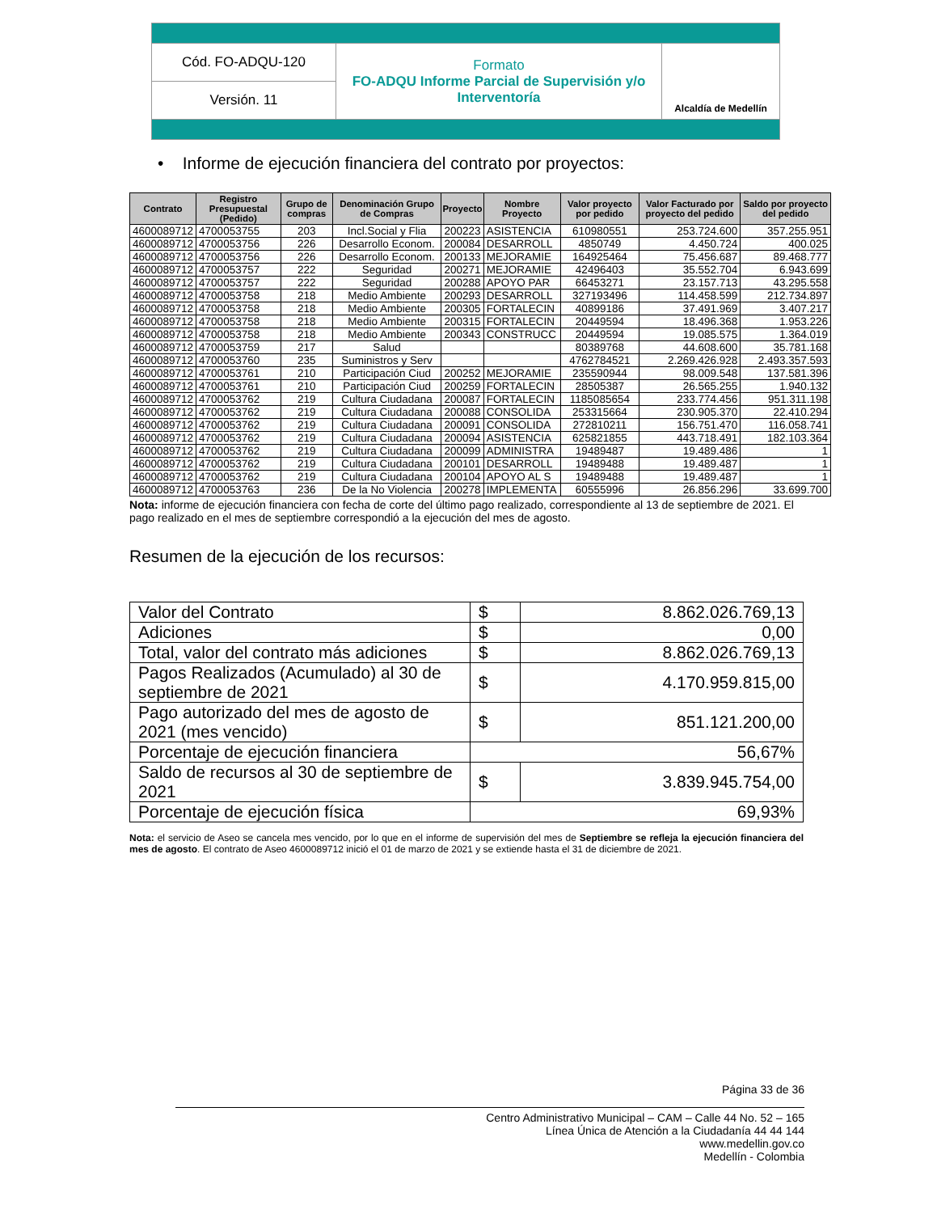| Cód. FO-ADQU-120 | Formato FO-ADQU Informe Parcial de Supervisión y/o Interventoría | Alcaldía de Medellín |
| Versión. 11 | | |
• Informe de ejecución financiera del contrato por proyectos:
| Contrato | Registro Presupuestal (Pedido) | Grupo de compras | Denominación Grupo de Compras | Proyecto | Nombre Proyecto | Valor proyecto por pedido | Valor Facturado por proyecto del pedido | Saldo por proyecto del pedido |
| --- | --- | --- | --- | --- | --- | --- | --- | --- |
| 4600089712 | 4700053755 | 203 | Incl.Social y Flia | 200223 | ASISTENCIA | 610980551 | 253.724.600 | 357.255.951 |
| 4600089712 | 4700053756 | 226 | Desarrollo Econom. | 200084 | DESARROLL | 4850749 | 4.450.724 | 400.025 |
| 4600089712 | 4700053756 | 226 | Desarrollo Econom. | 200133 | MEJORAMIE | 164925464 | 75.456.687 | 89.468.777 |
| 4600089712 | 4700053757 | 222 | Seguridad | 200271 | MEJORAMIE | 42496403 | 35.552.704 | 6.943.699 |
| 4600089712 | 4700053757 | 222 | Seguridad | 200288 | APOYO PAR | 66453271 | 23.157.713 | 43.295.558 |
| 4600089712 | 4700053758 | 218 | Medio Ambiente | 200293 | DESARROLL | 327193496 | 114.458.599 | 212.734.897 |
| 4600089712 | 4700053758 | 218 | Medio Ambiente | 200305 | FORTALECIN | 40899186 | 37.491.969 | 3.407.217 |
| 4600089712 | 4700053758 | 218 | Medio Ambiente | 200315 | FORTALECIN | 20449594 | 18.496.368 | 1.953.226 |
| 4600089712 | 4700053758 | 218 | Medio Ambiente | 200343 | CONSTRUCC | 20449594 | 19.085.575 | 1.364.019 |
| 4600089712 | 4700053759 | 217 | Salud | | | 80389768 | 44.608.600 | 35.781.168 |
| 4600089712 | 4700053760 | 235 | Suministros y Serv | | | 4762784521 | 2.269.426.928 | 2.493.357.593 |
| 4600089712 | 4700053761 | 210 | Participación Ciud | 200252 | MEJORAMIE | 235590944 | 98.009.548 | 137.581.396 |
| 4600089712 | 4700053761 | 210 | Participación Ciud | 200259 | FORTALECIN | 28505387 | 26.565.255 | 1.940.132 |
| 4600089712 | 4700053762 | 219 | Cultura Ciudadana | 200087 | FORTALECIN | 1185085654 | 233.774.456 | 951.311.198 |
| 4600089712 | 4700053762 | 219 | Cultura Ciudadana | 200088 | CONSOLIDA | 253315664 | 230.905.370 | 22.410.294 |
| 4600089712 | 4700053762 | 219 | Cultura Ciudadana | 200091 | CONSOLIDA | 272810211 | 156.751.470 | 116.058.741 |
| 4600089712 | 4700053762 | 219 | Cultura Ciudadana | 200094 | ASISTENCIA | 625821855 | 443.718.491 | 182.103.364 |
| 4600089712 | 4700053762 | 219 | Cultura Ciudadana | 200099 | ADMINISTRA | 19489487 | 19.489.486 | 1 |
| 4600089712 | 4700053762 | 219 | Cultura Ciudadana | 200101 | DESARROLL | 19489488 | 19.489.487 | 1 |
| 4600089712 | 4700053762 | 219 | Cultura Ciudadana | 200104 | APOYO AL S | 19489488 | 19.489.487 | 1 |
| 4600089712 | 4700053763 | 236 | De la No Violencia | 200278 | IMPLEMENTA | 60555996 | 26.856.296 | 33.699.700 |
Nota: informe de ejecución financiera con fecha de corte del último pago realizado, correspondiente al 13 de septiembre de 2021. El pago realizado en el mes de septiembre correspondió a la ejecución del mes de agosto.
Resumen de la ejecución de los recursos:
| Valor del Contrato | $ | 8.862.026.769,13 |
| Adiciones | $ | 0,00 |
| Total, valor del contrato más adiciones | $ | 8.862.026.769,13 |
| Pagos Realizados (Acumulado) al 30 de septiembre de 2021 | $ | 4.170.959.815,00 |
| Pago autorizado del mes de agosto de 2021 (mes vencido) | $ | 851.121.200,00 |
| Porcentaje de ejecución financiera | 56,67% | |
| Saldo de recursos al 30 de septiembre de 2021 | $ | 3.839.945.754,00 |
| Porcentaje de ejecución física | 69,93% | |
Nota: el servicio de Aseo se cancela mes vencido, por lo que en el informe de supervisión del mes de Septiembre se refleja la ejecución financiera del mes de agosto. El contrato de Aseo 4600089712 inició el 01 de marzo de 2021 y se extiende hasta el 31 de diciembre de 2021.
Página 33 de 36
Centro Administrativo Municipal – CAM – Calle 44 No. 52 – 165
Línea Única de Atención a la Ciudadanía 44 44 144
www.medellin.gov.co
Medellín - Colombia